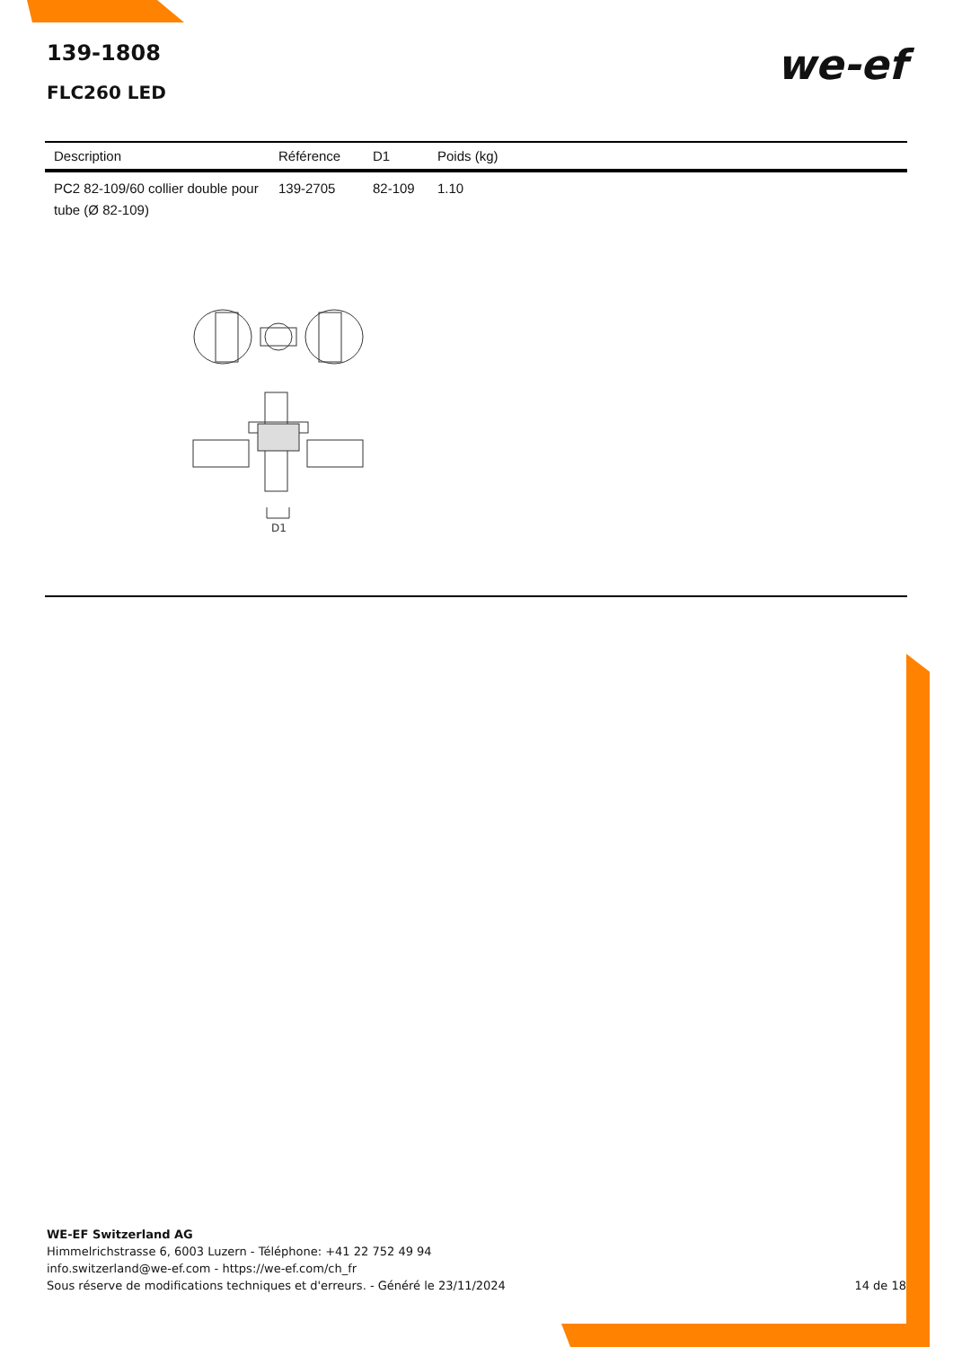139-1808
FLC260 LED
we-ef
| Description | Référence | D1 | Poids (kg) |
| --- | --- | --- | --- |
| PC2 82-109/60 collier double pour tube (Ø 82-109) | 139-2705 | 82-109 | 1.10 |
D1
WE-EF Switzerland AG
Himmelrichstrasse 6, 6003 Luzern - Téléphone: +41 22 752 49 94
info.switzerland@we-ef.com - https://we-ef.com/ch_fr
Sous réserve de modifications techniques et d'erreurs. - Généré le 23/11/2024
14 de 18